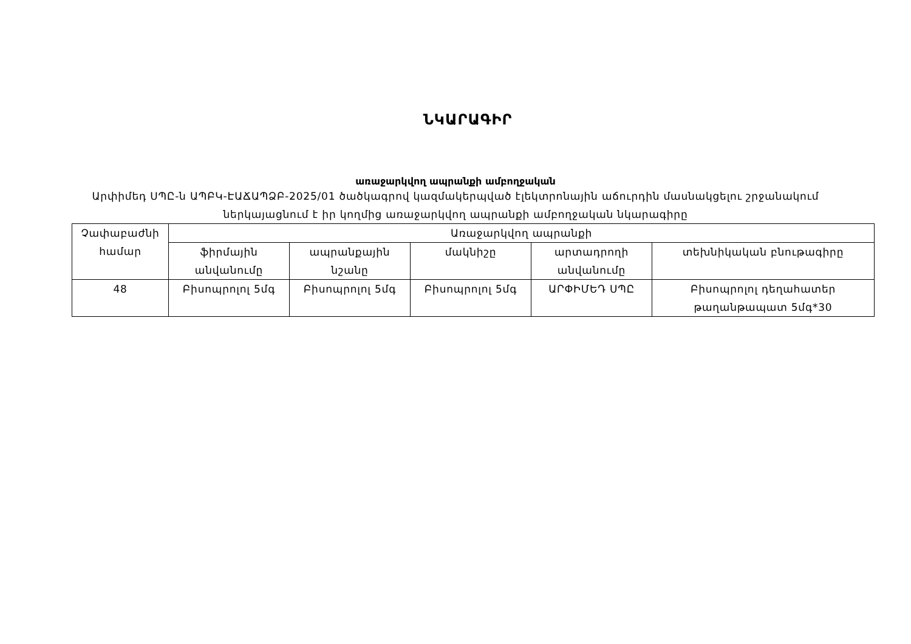ՆԿԱՐԱԳԻՐ
առաջարկվող ապրանքի ամբողջական
Արփիմեդ ՍՊԸ-ն ԱՊԲԿ-ԷԱՃԱՊՁԲ-2025/01 ծածկագրով կազմակերպված էլեկտրոնային աճուրդին մասնակցելու շրջանակում ներկայացնում է իր կողմից առաջարկվող ապրանքի ամբողջական նկարագիրը
| Չափաբաժնի համար | Առաջարկվող ապրանքի | | | | |
| --- | --- | --- | --- | --- | --- |
| | ֆիրմային անվանումը | ապրանքային նշանը | մակնիշը | արտադրողի անվանումը | տեխնիկական բնութագիրը |
| 48 | Բիսոպրոլոլ 5մգ | Բիսոպրոլոլ 5մգ | Բիսոպրոլոլ 5մգ | ԱՐՓԻՄԵԴ ՍՊԸ | Բիսոպրոլոլ դեղահատեր թաղանթապատ 5մգ*30 |